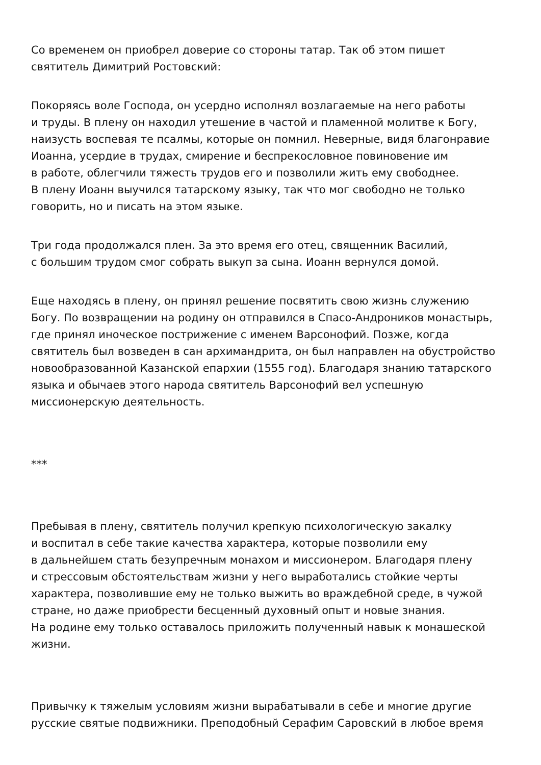Со временем он приобрел доверие со стороны татар. Так об этом пишет
святитель Димитрий Ростовский:
Покоряясь воле Господа, он усердно исполнял возлагаемые на него работы
и труды. В плену он находил утешение в частой и пламенной молитве к Богу,
наизусть воспевая те псалмы, которые он помнил. Неверные, видя благонравие
Иоанна, усердие в трудах, смирение и беспрекословное повиновение им
в работе, облегчили тяжесть трудов его и позволили жить ему свободнее.
В плену Иоанн выучился татарскому языку, так что мог свободно не только
говорить, но и писать на этом языке.
Три года продолжался плен. За это время его отец, священник Василий,
с большим трудом смог собрать выкуп за сына. Иоанн вернулся домой.
Еще находясь в плену, он принял решение посвятить свою жизнь служению
Богу. По возвращении на родину он отправился в Спасо-Андроников монастырь,
где принял иноческое пострижение с именем Варсонофий. Позже, когда
святитель был возведен в сан архимандрита, он был направлен на обустройство
новообразованной Казанской епархии (1555 год). Благодаря знанию татарского
языка и обычаев этого народа святитель Варсонофий вел успешную
миссионерскую деятельность.
***
Пребывая в плену, святитель получил крепкую психологическую закалку
и воспитал в себе такие качества характера, которые позволили ему
в дальнейшем стать безупречным монахом и миссионером. Благодаря плену
и стрессовым обстоятельствам жизни у него выработались стойкие черты
характера, позволившие ему не только выжить во враждебной среде, в чужой
стране, но даже приобрести бесценный духовный опыт и новые знания.
На родине ему только оставалось приложить полученный навык к монашеской
жизни.
Привычку к тяжелым условиям жизни вырабатывали в себе и многие другие
русские святые подвижники. Преподобный Серафим Саровский в любое время